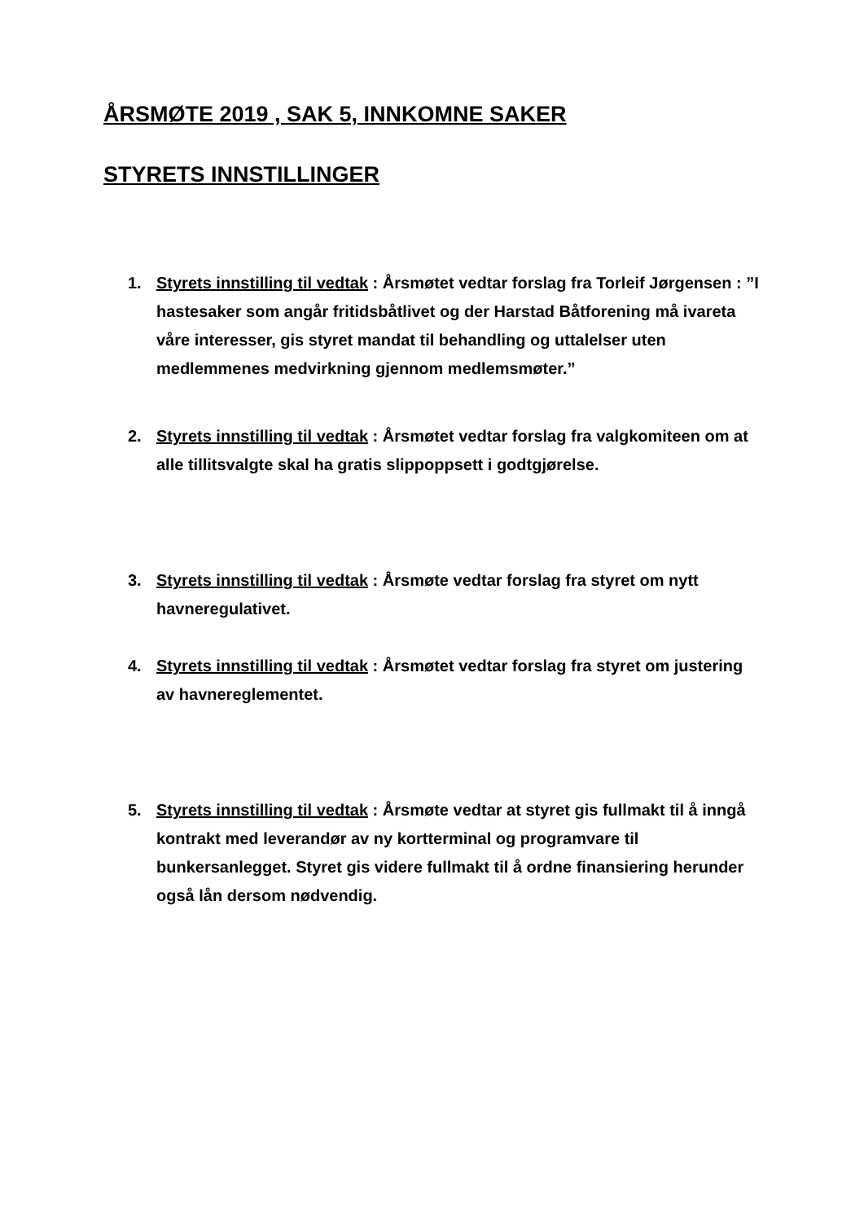ÅRSMØTE 2019 , SAK 5, INNKOMNE SAKER
STYRETS INNSTILLINGER
1. Styrets innstilling til vedtak : Årsmøtet vedtar forslag fra Torleif Jørgensen : ”I hastesaker som angår fritidsbåtlivet og der Harstad Båtforening må ivareta våre interesser, gis styret mandat til behandling og uttalelser uten medlemmenes medvirkning gjennom medlemsmøter.”
2. Styrets innstilling til vedtak : Årsmøtet vedtar forslag fra valgkomiteen om at alle tillitsvalgte skal ha gratis slippoppsett i godtgjørelse.
3. Styrets innstilling til vedtak : Årsmøte vedtar forslag fra styret om nytt havneregulativet.
4. Styrets innstilling til vedtak : Årsmøtet vedtar forslag fra styret om justering av havnereglementet.
5. Styrets innstilling til vedtak : Årsmøte vedtar at styret gis fullmakt til å inngå kontrakt med leverandør av ny kortterminal og programvare til bunkersanlegget. Styret gis videre fullmakt til å ordne finansiering herunder også lån dersom nødvendig.